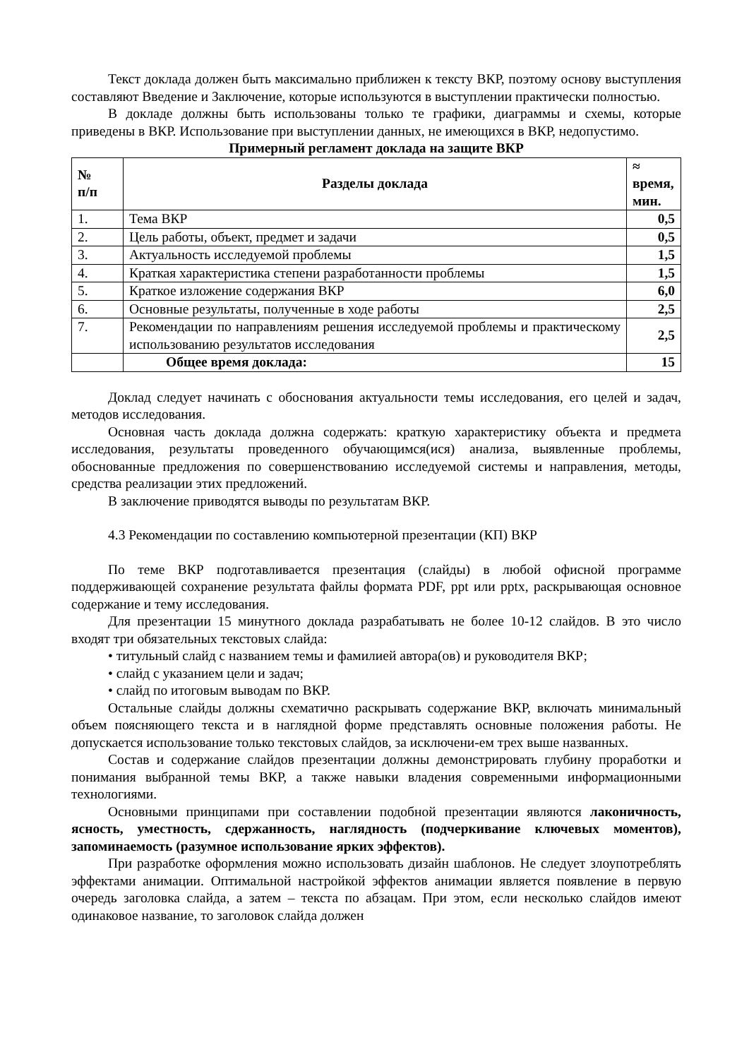Текст доклада должен быть максимально приближен к тексту ВКР, поэтому основу выступления составляют Введение и Заключение, которые используются в выступлении практически полностью.
В докладе должны быть использованы только те графики, диаграммы и схемы, которые приведены в ВКР. Использование при выступлении данных, не имеющихся в ВКР, недопустимо.
Примерный регламент доклада на защите ВКР
| № п/п | Разделы доклада | ≈ время, мин. |
| --- | --- | --- |
| 1. | Тема ВКР | 0,5 |
| 2. | Цель работы, объект, предмет и задачи | 0,5 |
| 3. | Актуальность исследуемой проблемы | 1,5 |
| 4. | Краткая характеристика степени разработанности проблемы | 1,5 |
| 5. | Краткое изложение содержания ВКР | 6,0 |
| 6. | Основные результаты, полученные в ходе работы | 2,5 |
| 7. | Рекомендации по направлениям решения исследуемой проблемы и практическому использованию результатов исследования | 2,5 |
| | Общее время доклада: | 15 |
Доклад следует начинать с обоснования актуальности темы исследования, его целей и задач, методов исследования.
Основная часть доклада должна содержать: краткую характеристику объекта и предмета исследования, результаты проведенного обучающимся(ися) анализа, выявленные проблемы, обоснованные предложения по совершенствованию исследуемой системы и направления, методы, средства реализации этих предложений.
В заключение приводятся выводы по результатам ВКР.
4.3 Рекомендации по составлению компьютерной презентации (КП) ВКР
По теме ВКР подготавливается презентация (слайды) в любой офисной программе поддерживающей сохранение результата файлы формата PDF, ppt или pptx, раскрывающая основное содержание и тему исследования.
Для презентации 15 минутного доклада разрабатывать не более 10-12 слайдов. В это число входят три обязательных текстовых слайда:
• титульный слайд с названием темы и фамилией автора(ов) и руководителя ВКР;
• слайд с указанием цели и задач;
• слайд по итоговым выводам по ВКР.
Остальные слайды должны схематично раскрывать содержание ВКР, включать минимальный объем поясняющего текста и в наглядной форме представлять основные положения работы. Не допускается использование только текстовых слайдов, за исключени-ем трех выше названных.
Состав и содержание слайдов презентации должны демонстрировать глубину проработки и понимания выбранной темы ВКР, а также навыки владения современными информационными технологиями.
Основными принципами при составлении подобной презентации являются лаконичность, ясность, уместность, сдержанность, наглядность (подчеркивание ключевых моментов), запоминаемость (разумное использование ярких эффектов).
При разработке оформления можно использовать дизайн шаблонов. Не следует злоупотреблять эффектами анимации. Оптимальной настройкой эффектов анимации является появление в первую очередь заголовка слайда, а затем – текста по абзацам. При этом, если несколько слайдов имеют одинаковое название, то заголовок слайда должен